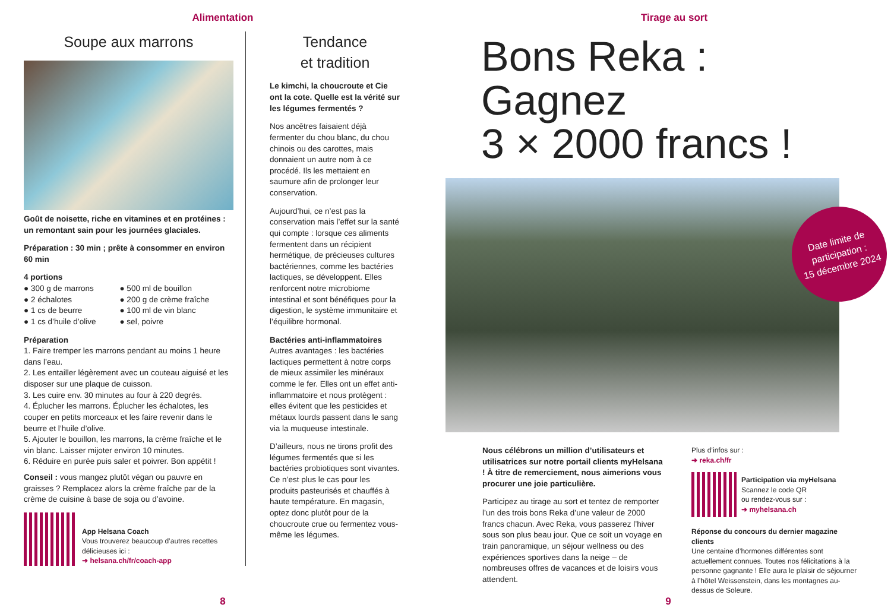Alimentation
Soupe aux marrons
Goût de noisette, riche en vitamines et en protéines : un remontant sain pour les journées glaciales.
Préparation : 30 min ; prête à consommer en environ 60 min
4 portions
● 300 g de marrons
● 2 échalotes
● 1 cs de beurre
● 1 cs d’huile d’olive
● 500 ml de bouillon
● 200 g de crème fraîche
● 100 ml de vin blanc
● sel, poivre
Préparation
1. Faire tremper les marrons pendant au moins 1 heure dans l’eau.
2. Les entailler légèrement avec un couteau aiguisé et les disposer sur une plaque de cuisson.
3. Les cuire env. 30 minutes au four à 220 degrés.
4. Éplucher les marrons. Éplucher les échalotes, les couper en petits morceaux et les faire revenir dans le beurre et l’huile d’olive.
5. Ajouter le bouillon, les marrons, la crème fraîche et le vin blanc. Laisser mijoter environ 10 minutes.
6. Réduire en purée puis saler et poivrer. Bon appétit !
Conseil : vous mangez plutôt végan ou pauvre en graisses ? Remplacez alors la crème fraîche par de la crème de cuisine à base de soja ou d’avoine.
App Helsana Coach
Vous trouverez beaucoup d’autres recettes délicieuses ici :
➜ helsana.ch/fr/coach-app
Tendance
et tradition
Le kimchi, la choucroute et Cie ont la cote. Quelle est la vérité sur les légumes fermentés ?
Nos ancêtres faisaient déjà fermenter du chou blanc, du chou chinois ou des carottes, mais donnaient un autre nom à ce procédé. Ils les mettaient en saumure afin de prolonger leur conservation.
Aujourd’hui, ce n’est pas la conservation mais l’effet sur la santé qui compte : lorsque ces aliments fermentent dans un récipient hermétique, de précieuses cultures bactériennes, comme les bactéries lactiques, se développent. Elles renforcent notre microbiome intestinal et sont bénéfiques pour la digestion, le système immunitaire et l’équilibre hormonal.
Bactéries anti-inflammatoires
Autres avantages : les bactéries lactiques permettent à notre corps de mieux assimiler les minéraux comme le fer. Elles ont un effet anti-inflammatoire et nous protègent : elles évitent que les pesticides et métaux lourds passent dans le sang via la muqueuse intestinale.
D’ailleurs, nous ne tirons profit des légumes fermentés que si les bactéries probiotiques sont vivantes. Ce n’est plus le cas pour les produits pasteurisés et chauffés à haute température. En magasin, optez donc plutôt pour de la choucroute crue ou fermentez vous-même les légumes.
8
Tirage au sort
Bons Reka :
Gagnez
3 × 2000 francs !
Date limite de participation :
15 décembre 2024
Nous célébrons un million d’utilisateurs et utilisatrices sur notre portail clients myHelsana ! À titre de remerciement, nous aimerions vous procurer une joie particulière.
Participez au tirage au sort et tentez de remporter l’un des trois bons Reka d’une valeur de 2000 francs chacun. Avec Reka, vous passerez l’hiver sous son plus beau jour. Que ce soit un voyage en train panoramique, un séjour wellness ou des expériences sportives dans la neige – de nombreuses offres de vacances et de loisirs vous attendent.
Plus d’infos sur :
➜ reka.ch/fr
Participation via myHelsana
Scannez le code QR
ou rendez-vous sur :
➜ myhelsana.ch
Réponse du concours du dernier magazine clients
Une centaine d’hormones différentes sont actuellement connues. Toutes nos félicitations à la personne gagnante ! Elle aura le plaisir de séjourner à l’hôtel Weissenstein, dans les montagnes au-dessus de Soleure.
9